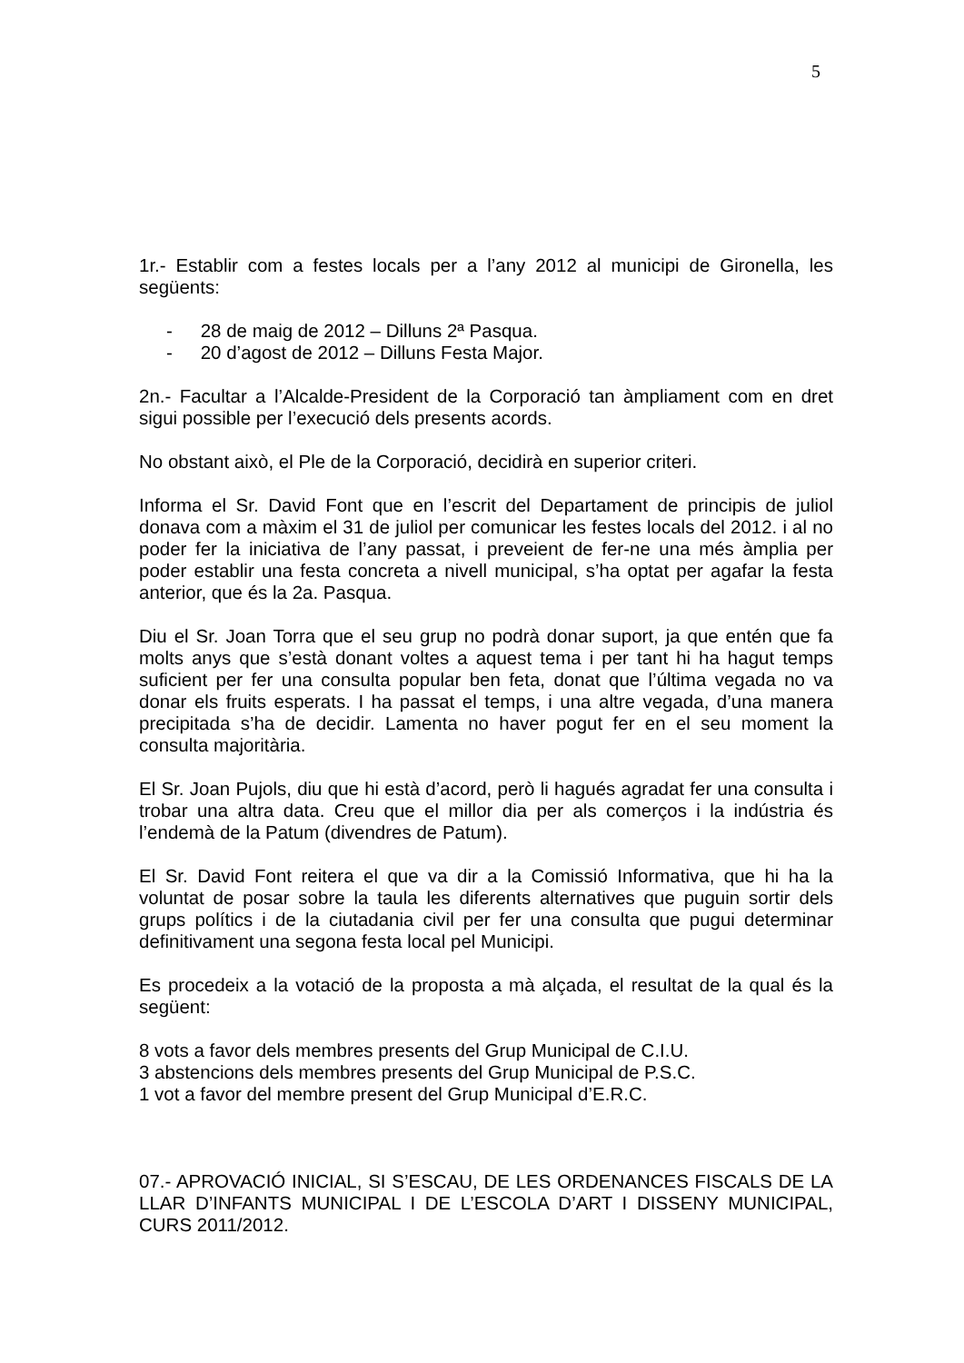5
1r.- Establir com a festes locals per a l’any 2012 al municipi de Gironella, les següents:
- 28 de maig de 2012 – Dilluns 2ª Pasqua.
- 20 d’agost de 2012 – Dilluns Festa Major.
2n.- Facultar a l’Alcalde-President de la Corporació tan àmpliament com en dret sigui possible per l’execució dels presents acords.
No obstant això, el Ple de la Corporació, decidirà en superior criteri.
Informa el Sr. David Font que en l’escrit del Departament de principis de juliol donava com a màxim el 31 de juliol per comunicar les festes locals del 2012. i al no poder fer la iniciativa de l’any passat, i preveient de fer-ne una més àmplia per poder establir una festa concreta a nivell municipal, s’ha optat per agafar la festa anterior, que és la 2a. Pasqua.
Diu el Sr. Joan Torra que el seu grup no podrà donar suport, ja que entén que fa molts anys que s’està donant voltes a aquest tema i per tant hi ha hagut temps suficient per fer una consulta popular ben feta, donat que l’última vegada no va donar els fruits esperats. I ha passat el temps, i una altre vegada, d’una manera precipitada s’ha de decidir. Lamenta no haver pogut fer en el seu moment la consulta majoritària.
El Sr. Joan Pujols, diu que hi està d’acord, però li hagués agradat fer una consulta i trobar una altra data. Creu que el millor dia per als comerços i la indústria és l’endemà de la Patum (divendres de Patum).
El Sr. David Font reitera el que va dir a la Comissió Informativa, que hi ha la voluntat de posar sobre la taula les diferents alternatives que puguin sortir dels grups polítics i de la ciutadania civil per fer una consulta que pugui determinar definitivament una segona festa local pel Municipi.
Es procedeix a la votació de la proposta a mà alçada, el resultat de la qual és la següent:
8 vots a favor dels membres presents del Grup Municipal de C.I.U.
3 abstencions dels membres presents del Grup Municipal de P.S.C.
1 vot a favor del membre present del Grup Municipal d’E.R.C.
07.- APROVACIÓ INICIAL, SI S’ESCAU, DE LES ORDENANCES FISCALS DE LA LLAR D’INFANTS MUNICIPAL I DE L’ESCOLA D’ART I DISSENY MUNICIPAL, CURS 2011/2012.